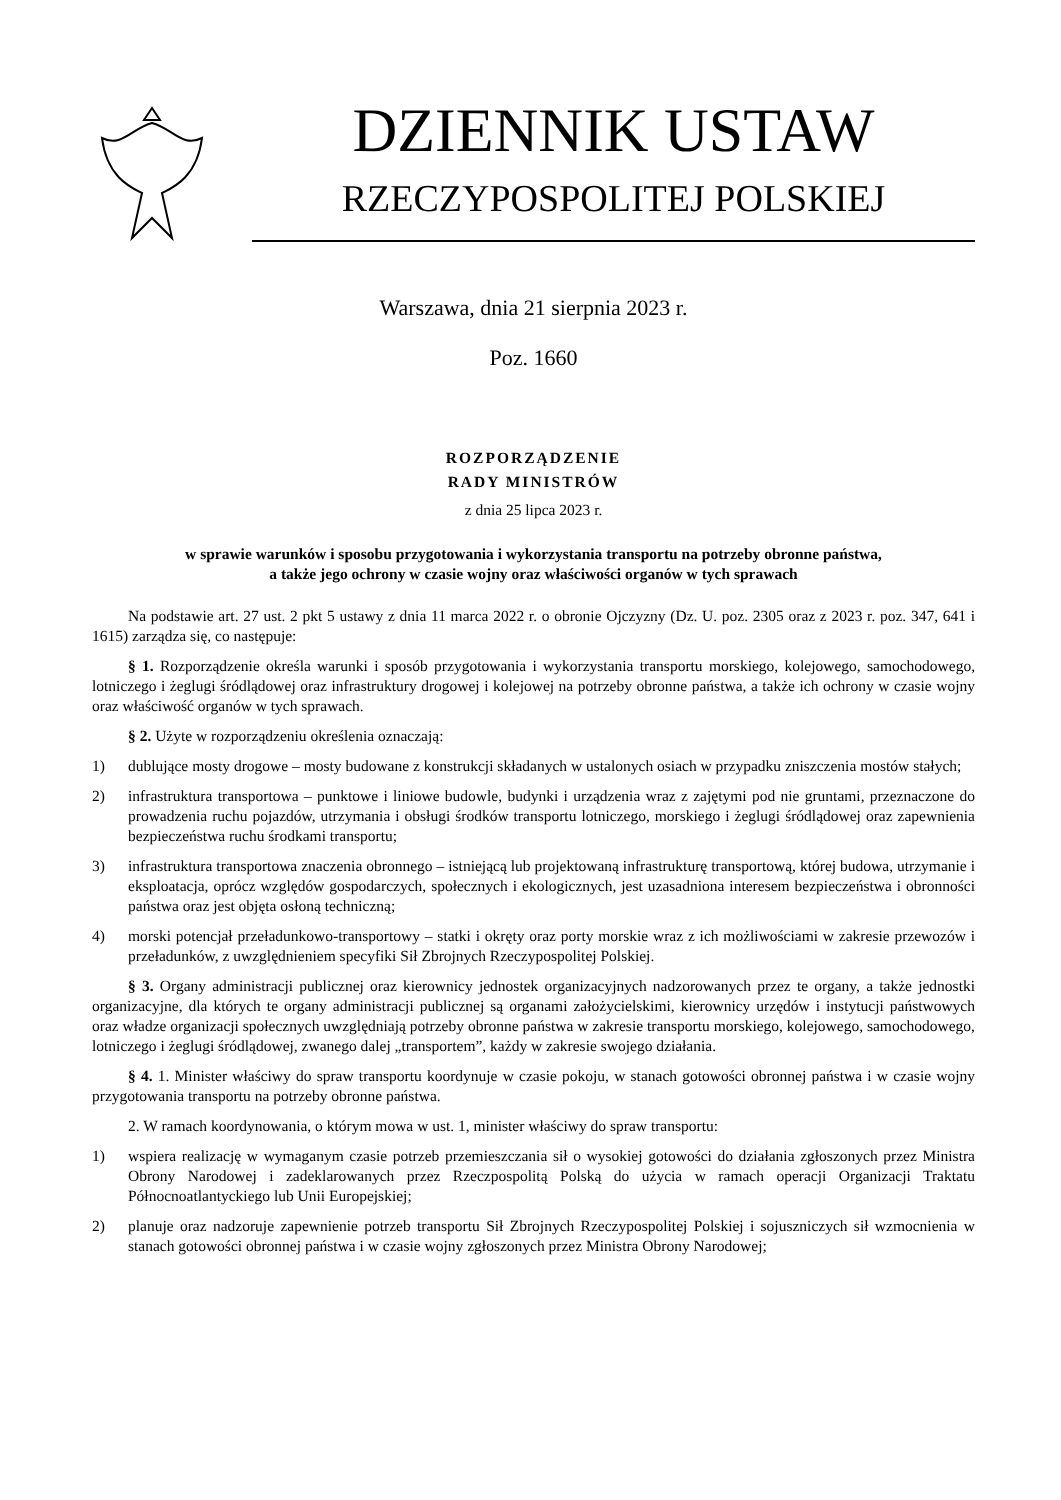DZIENNIK USTAW
RZECZYPOSPOLITEJ POLSKIEJ
Warszawa, dnia 21 sierpnia 2023 r.
Poz. 1660
ROZPORZĄDZENIE
RADY MINISTRÓW
z dnia 25 lipca 2023 r.
w sprawie warunków i sposobu przygotowania i wykorzystania transportu na potrzeby obronne państwa,
a także jego ochrony w czasie wojny oraz właściwości organów w tych sprawach
Na podstawie art. 27 ust. 2 pkt 5 ustawy z dnia 11 marca 2022 r. o obronie Ojczyzny (Dz. U. poz. 2305 oraz z 2023 r. poz. 347, 641 i 1615) zarządza się, co następuje:
§ 1. Rozporządzenie określa warunki i sposób przygotowania i wykorzystania transportu morskiego, kolejowego, samochodowego, lotniczego i żeglugi śródlądowej oraz infrastruktury drogowej i kolejowej na potrzeby obronne państwa, a także ich ochrony w czasie wojny oraz właściwość organów w tych sprawach.
§ 2. Użyte w rozporządzeniu określenia oznaczają:
1) dublujące mosty drogowe – mosty budowane z konstrukcji składanych w ustalonych osiach w przypadku zniszczenia mostów stałych;
2) infrastruktura transportowa – punktowe i liniowe budowle, budynki i urządzenia wraz z zajętymi pod nie gruntami, przeznaczone do prowadzenia ruchu pojazdów, utrzymania i obsługi środków transportu lotniczego, morskiego i żeglugi śródlądowej oraz zapewnienia bezpieczeństwa ruchu środkami transportu;
3) infrastruktura transportowa znaczenia obronnego – istniejącą lub projektowaną infrastrukturę transportową, której budowa, utrzymanie i eksploatacja, oprócz względów gospodarczych, społecznych i ekologicznych, jest uzasadniona interesem bezpieczeństwa i obronności państwa oraz jest objęta osłoną techniczną;
4) morski potencjał przeładunkowo-transportowy – statki i okręty oraz porty morskie wraz z ich możliwościami w zakresie przewozów i przeładunków, z uwzględnieniem specyfiki Sił Zbrojnych Rzeczypospolitej Polskiej.
§ 3. Organy administracji publicznej oraz kierownicy jednostek organizacyjnych nadzorowanych przez te organy, a także jednostki organizacyjne, dla których te organy administracji publicznej są organami założycielskimi, kierownicy urzędów i instytucji państwowych oraz władze organizacji społecznych uwzględniają potrzeby obronne państwa w zakresie transportu morskiego, kolejowego, samochodowego, lotniczego i żeglugi śródlądowej, zwanego dalej „transportem”, każdy w zakresie swojego działania.
§ 4. 1. Minister właściwy do spraw transportu koordynuje w czasie pokoju, w stanach gotowości obronnej państwa i w czasie wojny przygotowania transportu na potrzeby obronne państwa.
2. W ramach koordynowania, o którym mowa w ust. 1, minister właściwy do spraw transportu:
1) wspiera realizację w wymaganym czasie potrzeb przemieszczania sił o wysokiej gotowości do działania zgłoszonych przez Ministra Obrony Narodowej i zadeklarowanych przez Rzeczpospolitą Polską do użycia w ramach operacji Organizacji Traktatu Północnoatlantyckiego lub Unii Europejskiej;
2) planuje oraz nadzoruje zapewnienie potrzeb transportu Sił Zbrojnych Rzeczypospolitej Polskiej i sojuszniczych sił wzmocnienia w stanach gotowości obronnej państwa i w czasie wojny zgłoszonych przez Ministra Obrony Narodowej;